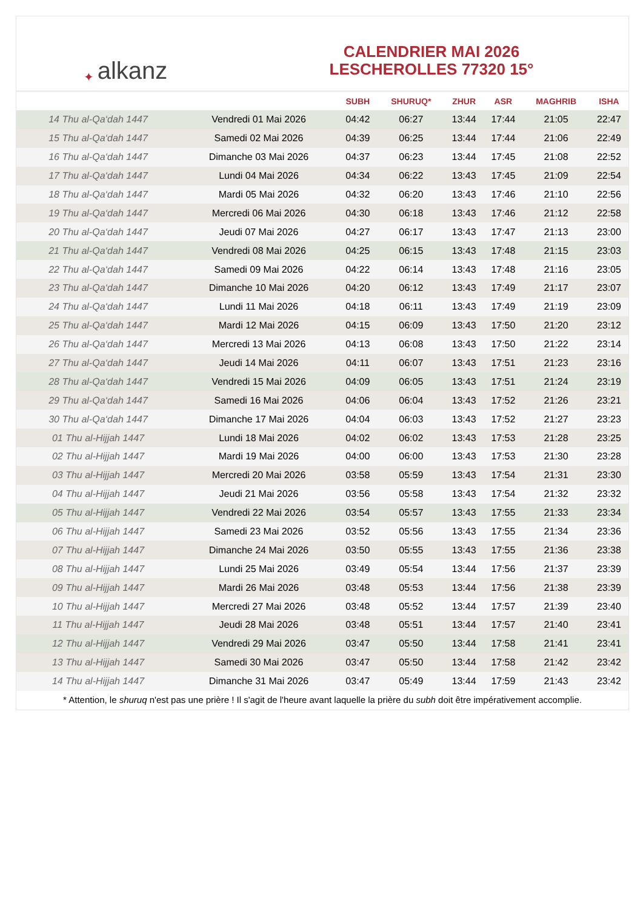✦ alkanz
CALENDRIER MAI 2026
LESCHEROLLES 77320 15°
| | | SUBH | SHURUQ* | ZHUR | ASR | MAGHRIB | ISHA |
| --- | --- | --- | --- | --- | --- | --- | --- |
| 14 Thu al-Qa‘dah 1447 | Vendredi 01 Mai 2026 | 04:42 | 06:27 | 13:44 | 17:44 | 21:05 | 22:47 |
| 15 Thu al-Qa‘dah 1447 | Samedi 02 Mai 2026 | 04:39 | 06:25 | 13:44 | 17:44 | 21:06 | 22:49 |
| 16 Thu al-Qa‘dah 1447 | Dimanche 03 Mai 2026 | 04:37 | 06:23 | 13:44 | 17:45 | 21:08 | 22:52 |
| 17 Thu al-Qa‘dah 1447 | Lundi 04 Mai 2026 | 04:34 | 06:22 | 13:43 | 17:45 | 21:09 | 22:54 |
| 18 Thu al-Qa‘dah 1447 | Mardi 05 Mai 2026 | 04:32 | 06:20 | 13:43 | 17:46 | 21:10 | 22:56 |
| 19 Thu al-Qa‘dah 1447 | Mercredi 06 Mai 2026 | 04:30 | 06:18 | 13:43 | 17:46 | 21:12 | 22:58 |
| 20 Thu al-Qa‘dah 1447 | Jeudi 07 Mai 2026 | 04:27 | 06:17 | 13:43 | 17:47 | 21:13 | 23:00 |
| 21 Thu al-Qa‘dah 1447 | Vendredi 08 Mai 2026 | 04:25 | 06:15 | 13:43 | 17:48 | 21:15 | 23:03 |
| 22 Thu al-Qa‘dah 1447 | Samedi 09 Mai 2026 | 04:22 | 06:14 | 13:43 | 17:48 | 21:16 | 23:05 |
| 23 Thu al-Qa‘dah 1447 | Dimanche 10 Mai 2026 | 04:20 | 06:12 | 13:43 | 17:49 | 21:17 | 23:07 |
| 24 Thu al-Qa‘dah 1447 | Lundi 11 Mai 2026 | 04:18 | 06:11 | 13:43 | 17:49 | 21:19 | 23:09 |
| 25 Thu al-Qa‘dah 1447 | Mardi 12 Mai 2026 | 04:15 | 06:09 | 13:43 | 17:50 | 21:20 | 23:12 |
| 26 Thu al-Qa‘dah 1447 | Mercredi 13 Mai 2026 | 04:13 | 06:08 | 13:43 | 17:50 | 21:22 | 23:14 |
| 27 Thu al-Qa‘dah 1447 | Jeudi 14 Mai 2026 | 04:11 | 06:07 | 13:43 | 17:51 | 21:23 | 23:16 |
| 28 Thu al-Qa‘dah 1447 | Vendredi 15 Mai 2026 | 04:09 | 06:05 | 13:43 | 17:51 | 21:24 | 23:19 |
| 29 Thu al-Qa‘dah 1447 | Samedi 16 Mai 2026 | 04:06 | 06:04 | 13:43 | 17:52 | 21:26 | 23:21 |
| 30 Thu al-Qa‘dah 1447 | Dimanche 17 Mai 2026 | 04:04 | 06:03 | 13:43 | 17:52 | 21:27 | 23:23 |
| 01 Thu al-Hijjah 1447 | Lundi 18 Mai 2026 | 04:02 | 06:02 | 13:43 | 17:53 | 21:28 | 23:25 |
| 02 Thu al-Hijjah 1447 | Mardi 19 Mai 2026 | 04:00 | 06:00 | 13:43 | 17:53 | 21:30 | 23:28 |
| 03 Thu al-Hijjah 1447 | Mercredi 20 Mai 2026 | 03:58 | 05:59 | 13:43 | 17:54 | 21:31 | 23:30 |
| 04 Thu al-Hijjah 1447 | Jeudi 21 Mai 2026 | 03:56 | 05:58 | 13:43 | 17:54 | 21:32 | 23:32 |
| 05 Thu al-Hijjah 1447 | Vendredi 22 Mai 2026 | 03:54 | 05:57 | 13:43 | 17:55 | 21:33 | 23:34 |
| 06 Thu al-Hijjah 1447 | Samedi 23 Mai 2026 | 03:52 | 05:56 | 13:43 | 17:55 | 21:34 | 23:36 |
| 07 Thu al-Hijjah 1447 | Dimanche 24 Mai 2026 | 03:50 | 05:55 | 13:43 | 17:55 | 21:36 | 23:38 |
| 08 Thu al-Hijjah 1447 | Lundi 25 Mai 2026 | 03:49 | 05:54 | 13:44 | 17:56 | 21:37 | 23:39 |
| 09 Thu al-Hijjah 1447 | Mardi 26 Mai 2026 | 03:48 | 05:53 | 13:44 | 17:56 | 21:38 | 23:39 |
| 10 Thu al-Hijjah 1447 | Mercredi 27 Mai 2026 | 03:48 | 05:52 | 13:44 | 17:57 | 21:39 | 23:40 |
| 11 Thu al-Hijjah 1447 | Jeudi 28 Mai 2026 | 03:48 | 05:51 | 13:44 | 17:57 | 21:40 | 23:41 |
| 12 Thu al-Hijjah 1447 | Vendredi 29 Mai 2026 | 03:47 | 05:50 | 13:44 | 17:58 | 21:41 | 23:41 |
| 13 Thu al-Hijjah 1447 | Samedi 30 Mai 2026 | 03:47 | 05:50 | 13:44 | 17:58 | 21:42 | 23:42 |
| 14 Thu al-Hijjah 1447 | Dimanche 31 Mai 2026 | 03:47 | 05:49 | 13:44 | 17:59 | 21:43 | 23:42 |
* Attention, le shuruq n'est pas une prière ! Il s'agit de l'heure avant laquelle la prière du subh doit être impérativement accomplie.